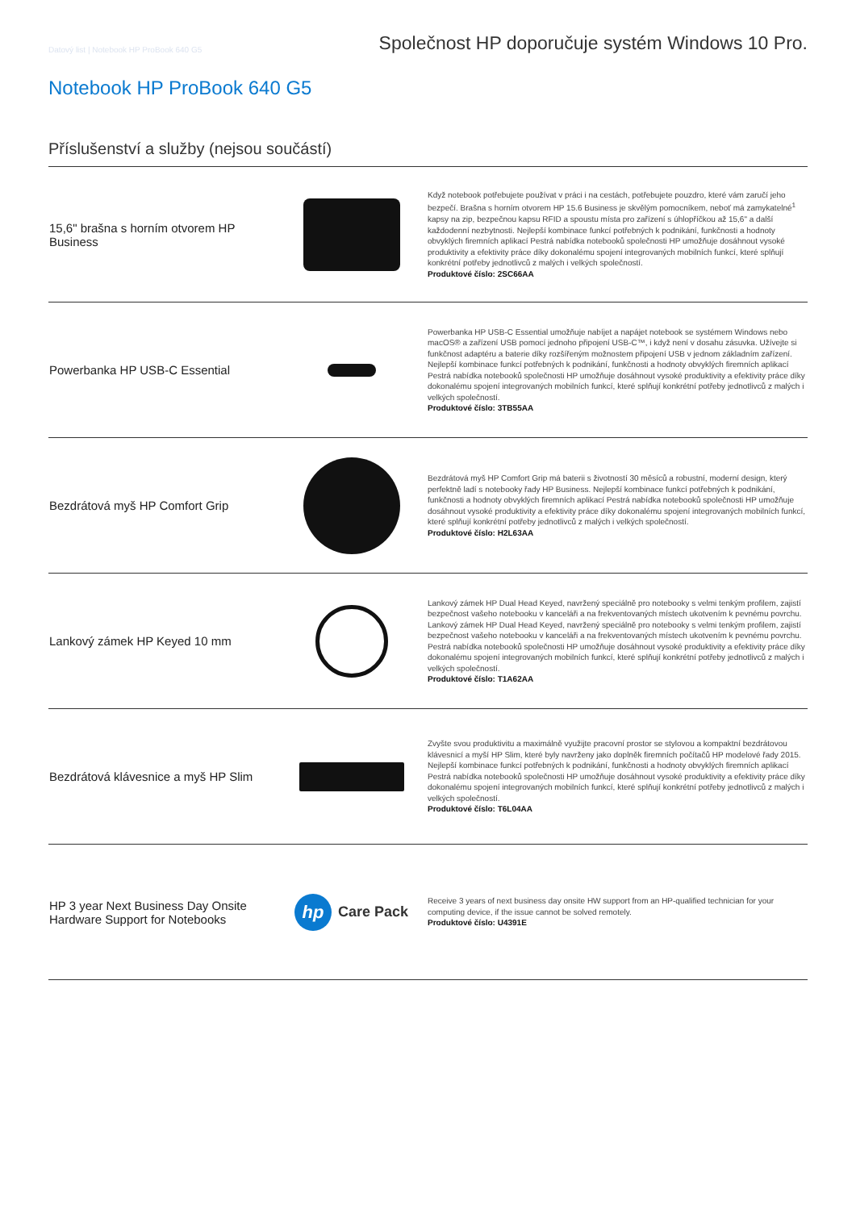Datový list | Notebook HP ProBook 640 G5 Společnost HP doporučuje systém Windows 10 Pro.
Notebook HP ProBook 640 G5
Příslušenství a služby (nejsou součástí)
| 15,6" brašna s horním otvorem HP Business | | Když notebook potřebujete používat v práci i na cestách, potřebujete pouzdro, které vám zaručí jeho bezpečí. Brašna s horním otvorem HP 15.6 Business je skvělým pomocníkem, neboť má zamykatelné<sup>1</sup> kapsy na zip, bezpečnou kapsu RFID a spoustu místa pro zařízení s úhlopříčkou až 15,6" a další každodenní nezbytnosti. Nejlepší kombinace funkcí potřebných k podnikání, funkčnosti a hodnoty obvyklých firemních aplikací Pestrá nabídka notebooků společnosti HP umožňuje dosáhnout vysoké produktivity a efektivity práce díky dokonalému spojení integrovaných mobilních funkcí, které splňují konkrétní potřeby jednotlivců z malých i velkých společností. Produktové číslo: 2SC66AA |
| Powerbanka HP USB-C Essential | | Powerbanka HP USB-C Essential umožňuje nabíjet a napájet notebook se systémem Windows nebo macOS® a zařízení USB pomocí jednoho připojení USB-C™, i když není v dosahu zásuvka. Užívejte si funkčnost adaptéru a baterie díky rozšířeným možnostem připojení USB v jednom základním zařízení. Nejlepší kombinace funkcí potřebných k podnikání, funkčnosti a hodnoty obvyklých firemních aplikací Pestrá nabídka notebooků společnosti HP umožňuje dosáhnout vysoké produktivity a efektivity práce díky dokonalému spojení integrovaných mobilních funkcí, které splňují konkrétní potřeby jednotlivců z malých i velkých společností. Produktové číslo: 3TB55AA |
| Bezdrátová myš HP Comfort Grip | | Bezdrátová myš HP Comfort Grip má baterii s životností 30 měsíců a robustní, moderní design, který perfektně ladí s notebooky řady HP Business. Nejlepší kombinace funkcí potřebných k podnikání, funkčnosti a hodnoty obvyklých firemních aplikací Pestrá nabídka notebooků společnosti HP umožňuje dosáhnout vysoké produktivity a efektivity práce díky dokonalému spojení integrovaných mobilních funkcí, které splňují konkrétní potřeby jednotlivců z malých i velkých společností. Produktové číslo: H2L63AA |
| Lankový zámek HP Keyed 10 mm | | Lankový zámek HP Dual Head Keyed, navržený speciálně pro notebooky s velmi tenkým profilem, zajistí bezpečnost vašeho notebooku v kanceláři a na frekventovaných místech ukotvením k pevnému povrchu. Lankový zámek HP Dual Head Keyed, navržený speciálně pro notebooky s velmi tenkým profilem, zajistí bezpečnost vašeho notebooku v kanceláři a na frekventovaných místech ukotvením k pevnému povrchu. Pestrá nabídka notebooků společnosti HP umožňuje dosáhnout vysoké produktivity a efektivity práce díky dokonalému spojení integrovaných mobilních funkcí, které splňují konkrétní potřeby jednotlivců z malých i velkých společností. Produktové číslo: T1A62AA |
| Bezdrátová klávesnice a myš HP Slim | | Zvyšte svou produktivitu a maximálně využijte pracovní prostor se stylovou a kompaktní bezdrátovou klávesnicí a myší HP Slim, které byly navrženy jako doplněk firemních počítačů HP modelové řady 2015. Nejlepší kombinace funkcí potřebných k podnikání, funkčnosti a hodnoty obvyklých firemních aplikací Pestrá nabídka notebooků společnosti HP umožňuje dosáhnout vysoké produktivity a efektivity práce díky dokonalému spojení integrovaných mobilních funkcí, které splňují konkrétní potřeby jednotlivců z malých i velkých společností. Produktové číslo: T6L04AA |
| HP 3 year Next Business Day Onsite Hardware Support for Notebooks | hp Care Pack | Receive 3 years of next business day onsite HW support from an HP-qualified technician for your computing device, if the issue cannot be solved remotely. Produktové číslo: U4391E |